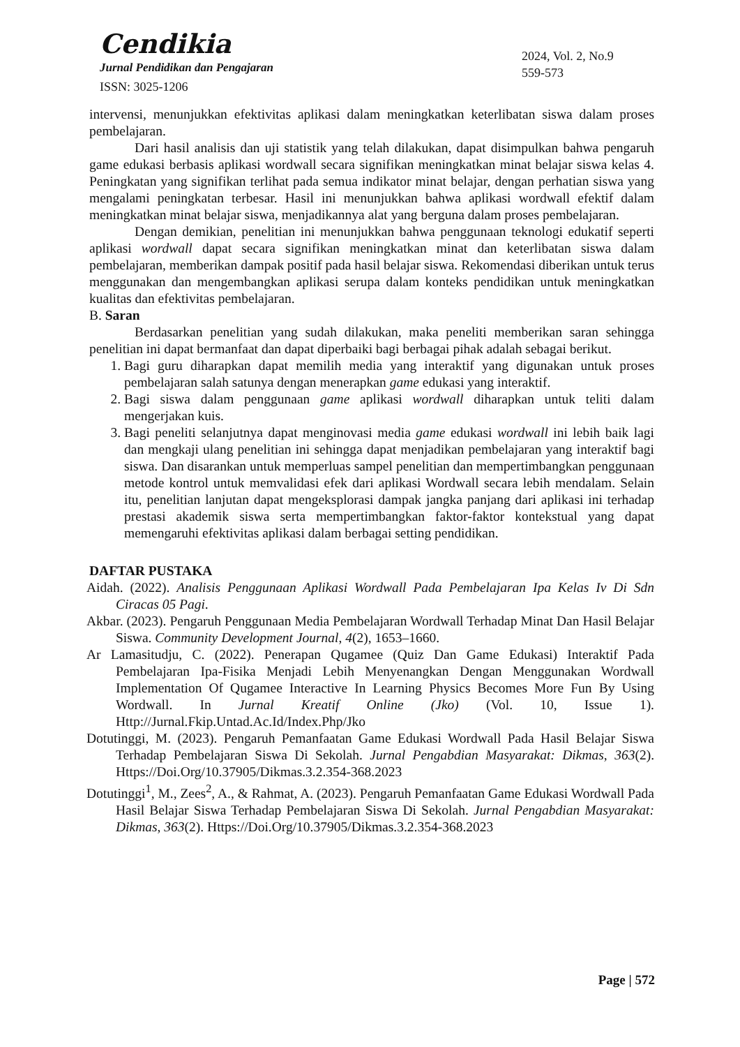Cendikia
Jurnal Pendidikan dan Pengajaran
ISSN: 3025-1206
2024, Vol. 2, No.9
559-573
intervensi, menunjukkan efektivitas aplikasi dalam meningkatkan keterlibatan siswa dalam proses pembelajaran.
Dari hasil analisis dan uji statistik yang telah dilakukan, dapat disimpulkan bahwa pengaruh game edukasi berbasis aplikasi wordwall secara signifikan meningkatkan minat belajar siswa kelas 4. Peningkatan yang signifikan terlihat pada semua indikator minat belajar, dengan perhatian siswa yang mengalami peningkatan terbesar. Hasil ini menunjukkan bahwa aplikasi wordwall efektif dalam meningkatkan minat belajar siswa, menjadikannya alat yang berguna dalam proses pembelajaran.
Dengan demikian, penelitian ini menunjukkan bahwa penggunaan teknologi edukatif seperti aplikasi wordwall dapat secara signifikan meningkatkan minat dan keterlibatan siswa dalam pembelajaran, memberikan dampak positif pada hasil belajar siswa. Rekomendasi diberikan untuk terus menggunakan dan mengembangkan aplikasi serupa dalam konteks pendidikan untuk meningkatkan kualitas dan efektivitas pembelajaran.
B. Saran
Berdasarkan penelitian yang sudah dilakukan, maka peneliti memberikan saran sehingga penelitian ini dapat bermanfaat dan dapat diperbaiki bagi berbagai pihak adalah sebagai berikut.
1. Bagi guru diharapkan dapat memilih media yang interaktif yang digunakan untuk proses pembelajaran salah satunya dengan menerapkan game edukasi yang interaktif.
2. Bagi siswa dalam penggunaan game aplikasi wordwall diharapkan untuk teliti dalam mengerjakan kuis.
3. Bagi peneliti selanjutnya dapat menginovasi media game edukasi wordwall ini lebih baik lagi dan mengkaji ulang penelitian ini sehingga dapat menjadikan pembelajaran yang interaktif bagi siswa. Dan disarankan untuk memperluas sampel penelitian dan mempertimbangkan penggunaan metode kontrol untuk memvalidasi efek dari aplikasi Wordwall secara lebih mendalam. Selain itu, penelitian lanjutan dapat mengeksplorasi dampak jangka panjang dari aplikasi ini terhadap prestasi akademik siswa serta mempertimbangkan faktor-faktor kontekstual yang dapat memengaruhi efektivitas aplikasi dalam berbagai setting pendidikan.
DAFTAR PUSTAKA
Aidah. (2022). Analisis Penggunaan Aplikasi Wordwall Pada Pembelajaran Ipa Kelas Iv Di Sdn Ciracas 05 Pagi.
Akbar. (2023). Pengaruh Penggunaan Media Pembelajaran Wordwall Terhadap Minat Dan Hasil Belajar Siswa. Community Development Journal, 4(2), 1653–1660.
Ar Lamasitudju, C. (2022). Penerapan Qugamee (Quiz Dan Game Edukasi) Interaktif Pada Pembelajaran Ipa-Fisika Menjadi Lebih Menyenangkan Dengan Menggunakan Wordwall Implementation Of Qugamee Interactive In Learning Physics Becomes More Fun By Using Wordwall. In Jurnal Kreatif Online (Jko) (Vol. 10, Issue 1). Http://Jurnal.Fkip.Untad.Ac.Id/Index.Php/Jko
Dotutinggi, M. (2023). Pengaruh Pemanfaatan Game Edukasi Wordwall Pada Hasil Belajar Siswa Terhadap Pembelajaran Siswa Di Sekolah. Jurnal Pengabdian Masyarakat: Dikmas, 363(2). Https://Doi.Org/10.37905/Dikmas.3.2.354-368.2023
Dotutinggi<sup>1</sup>, M., Zees<sup>2</sup>, A., & Rahmat, A. (2023). Pengaruh Pemanfaatan Game Edukasi Wordwall Pada Hasil Belajar Siswa Terhadap Pembelajaran Siswa Di Sekolah. Jurnal Pengabdian Masyarakat: Dikmas, 363(2). Https://Doi.Org/10.37905/Dikmas.3.2.354-368.2023
Page | 572